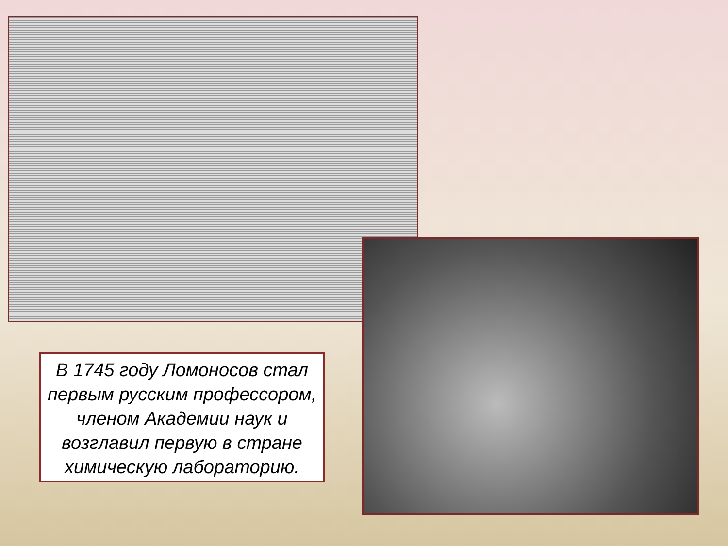В 1745 году Ломоносов стал первым русским профессором, членом Академии наук и возглавил первую в стране химическую лабораторию.